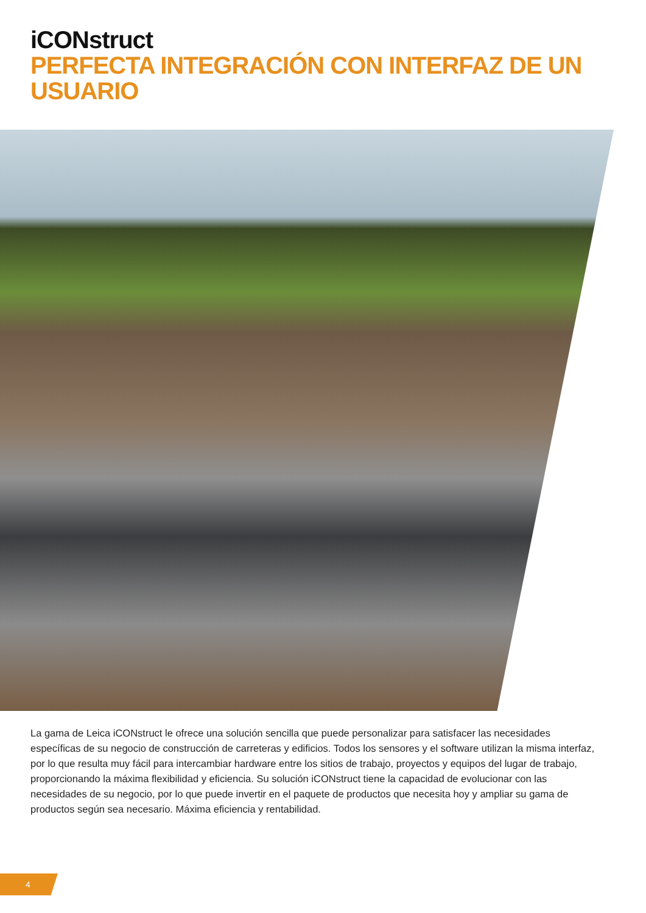iCONstruct
PERFECTA INTEGRACIÓN CON INTERFAZ DE UN USUARIO
La gama de Leica iCONstruct le ofrece una solución sencilla que puede personalizar para satisfacer las necesidades específicas de su negocio de construcción de carreteras y edificios. Todos los sensores y el software utilizan la misma interfaz, por lo que resulta muy fácil para intercambiar hardware entre los sitios de trabajo, proyectos y equipos del lugar de trabajo, proporcionando la máxima flexibilidad y eficiencia. Su solución iCONstruct tiene la capacidad de evolucionar con las necesidades de su negocio, por lo que puede invertir en el paquete de productos que necesita hoy y ampliar su gama de productos según sea necesario. Máxima eficiencia y rentabilidad.
4